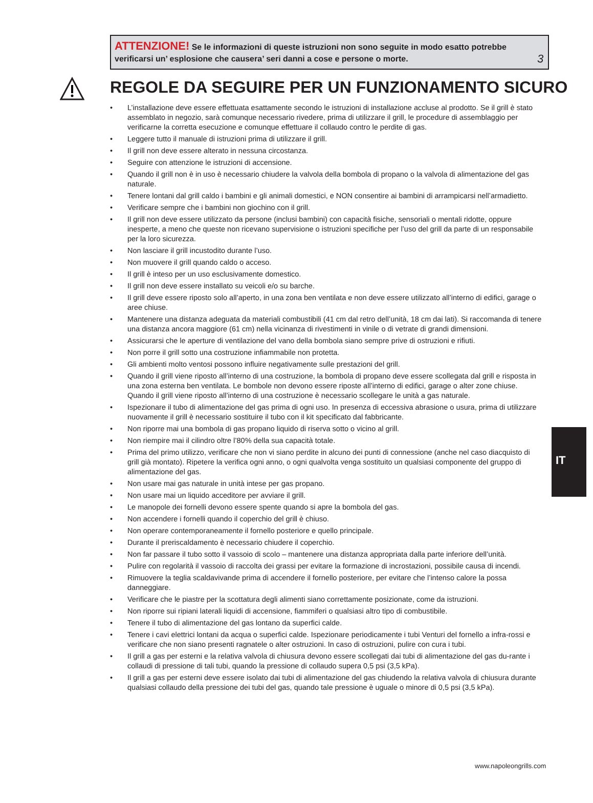3
ATTENZIONE! Se le informazioni di queste istruzioni non sono seguite in modo esatto potrebbe verificarsi un’ esplosione che causera’ seri danni a cose e persone o morte.
REGOLE DA SEGUIRE PER UN FUNZIONAMENTO SICURO
• L’installazione deve essere effettuata esattamente secondo le istruzioni di installazione accluse al prodotto. Se il grill è stato assemblato in negozio, sarà comunque necessario rivedere, prima di utilizzare il grill, le procedure di assemblaggio per verificarne la corretta esecuzione e comunque effettuare il collaudo contro le perdite di gas.
• Leggere tutto il manuale di istruzioni prima di utilizzare il grill.
• Il grill non deve essere alterato in nessuna circostanza.
• Seguire con attenzione le istruzioni di accensione.
• Quando il grill non è in uso è necessario chiudere la valvola della bombola di propano o la valvola di alimentazione del gas naturale.
• Tenere lontani dal grill caldo i bambini e gli animali domestici, e NON consentire ai bambini di arrampicarsi nell’armadietto.
• Verificare sempre che i bambini non giochino con il grill.
• Il grill non deve essere utilizzato da persone (inclusi bambini) con capacità fisiche, sensoriali o mentali ridotte, oppure inesperte, a meno che queste non ricevano supervisione o istruzioni specifiche per l’uso del grill da parte di un responsabile per la loro sicurezza.
• Non lasciare il grill incustodito durante l’uso.
• Non muovere il grill quando caldo o acceso.
• Il grill è inteso per un uso esclusivamente domestico.
• Il grill non deve essere installato su veicoli e/o su barche.
• Il grill deve essere riposto solo all’aperto, in una zona ben ventilata e non deve essere utilizzato all’interno di edifici, garage o aree chiuse.
• Mantenere una distanza adeguata da materiali combustibili (41 cm dal retro dell’unità, 18 cm dai lati). Si raccomanda di tenere una distanza ancora maggiore (61 cm) nella vicinanza di rivestimenti in vinile o di vetrate di grandi dimensioni.
• Assicurarsi che le aperture di ventilazione del vano della bombola siano sempre prive di ostruzioni e rifiuti.
• Non porre il grill sotto una costruzione infiammabile non protetta.
• Gli ambienti molto ventosi possono influire negativamente sulle prestazioni del grill.
• Quando il grill viene riposto all’interno di una costruzione, la bombola di propano deve essere scollegata dal grill e risposta in una zona esterna ben ventilata. Le bombole non devono essere riposte all’interno di edifici, garage o alter zone chiuse. Quando il grill viene riposto all’interno di una costruzione è necessario scollegare le unità a gas naturale.
• Ispezionare il tubo di alimentazione del gas prima di ogni uso. In presenza di eccessiva abrasione o usura, prima di utilizzare nuovamente il grill è necessario sostituire il tubo con il kit specificato dal fabbricante.
• Non riporre mai una bombola di gas propano liquido di riserva sotto o vicino al grill.
• Non riempire mai il cilindro oltre l’80% della sua capacità totale.
• Prima del primo utilizzo, verificare che non vi siano perdite in alcuno dei punti di connessione (anche nel caso diacquisto di grill già montato). Ripetere la verifica ogni anno, o ogni qualvolta venga sostituito un qualsiasi componente del gruppo di alimentazione del gas.
• Non usare mai gas naturale in unità intese per gas propano.
• Non usare mai un liquido acceditore per avviare il grill.
• Le manopole dei fornelli devono essere spente quando si apre la bombola del gas.
• Non accendere i fornelli quando il coperchio del grill è chiuso.
• Non operare contemporaneamente il fornello posteriore e quello principale.
• Durante il preriscaldamento è necessario chiudere il coperchio.
• Non far passare il tubo sotto il vassoio di scolo – mantenere una distanza appropriata dalla parte inferiore dell’unità.
• Pulire con regolarità il vassoio di raccolta dei grassi per evitare la formazione di incrostazioni, possibile causa di incendi.
• Rimuovere la teglia scaldavivande prima di accendere il fornello posteriore, per evitare che l’intenso calore la possa danneggiare.
• Verificare che le piastre per la scottatura degli alimenti siano correttamente posizionate, come da istruzioni.
• Non riporre sui ripiani laterali liquidi di accensione, fiammiferi o qualsiasi altro tipo di combustibile.
• Tenere il tubo di alimentazione del gas lontano da superfici calde.
• Tenere i cavi elettrici lontani da acqua o superfici calde. Ispezionare periodicamente i tubi Venturi del fornello a infra-rossi e verificare che non siano presenti ragnatele o alter ostruzioni. In caso di ostruzioni, pulire con cura i tubi.
• Il grill a gas per esterni e la relativa valvola di chiusura devono essere scollegati dai tubi di alimentazione del gas du-rante i collaudi di pressione di tali tubi, quando la pressione di collaudo supera 0,5 psi (3,5 kPa).
• Il grill a gas per esterni deve essere isolato dai tubi di alimentazione del gas chiudendo la relativa valvola di chiusura durante qualsiasi collaudo della pressione dei tubi del gas, quando tale pressione è uguale o minore di 0,5 psi (3,5 kPa).
IT
www.napoleongrills.com